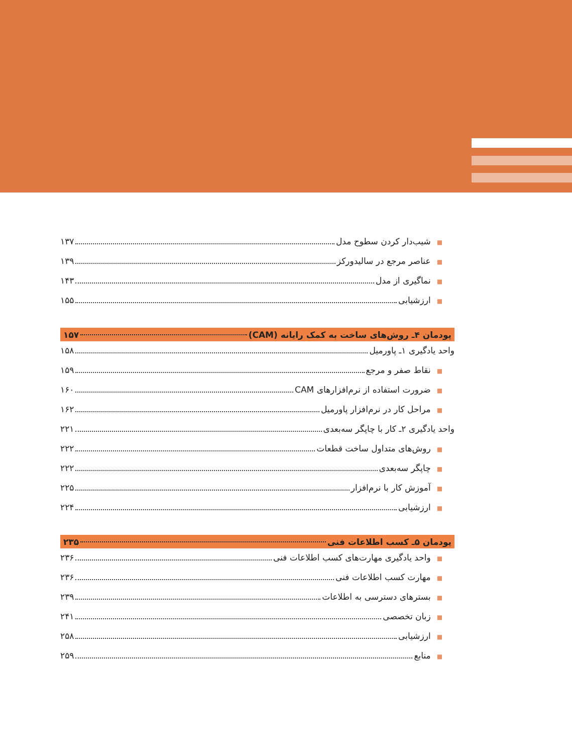■شیب‌دار کردن سطوح مدل ۱۳۷
■عناصر مرجع در سالیدورکز ۱۳۹
■نماگیری از مدل ۱۴۳
■ارزشیابی ۱۵۵
پودمان ۴ـ روش‌های ساخت به کمک رایانه (CAM) ۱۵۷
واحد یادگیری ۱ـ پاورمیل ۱۵۸
■نقاط صفر و مرجع ۱۵۹
■ضرورت استفاده از نرم‌افزارهای CAM ۱۶۰
■مراحل کار در نرم‌افزار پاورمیل ۱۶۲
واحد یادگیری ۲ـ کار با چاپگر سه‌بعدی ۲۲۱
■روش‌های متداول ساخت قطعات ۲۲۲
■چاپگر سه‌بعدی ۲۲۲
■آموزش کار با نرم‌افزار ۲۲۵
■ارزشیابی ۲۲۴
پودمان ۵ـ کسب اطلاعات فنی ۲۳۵
■واحد یادگیری مهارت‌های کسب اطلاعات فنی ۲۳۶
■مهارت کسب اطلاعات فنی ۲۳۶
■بسترهای دسترسی به اطلاعات ۲۳۹
■زبان تخصصی ۲۴۱
■ارزشیابی ۲۵۸
■منابع ۲۵۹